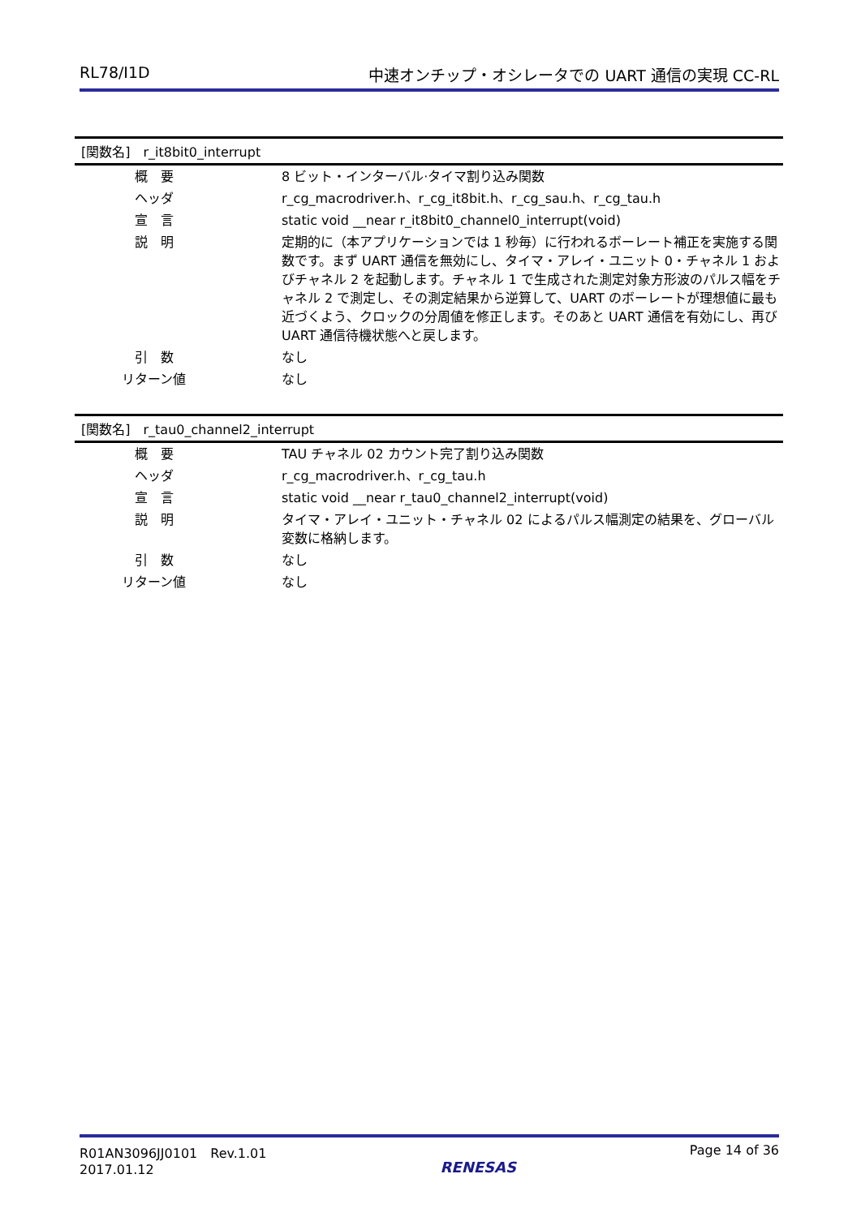RL78/I1D 中速オンチップ・オシレータでの UART 通信の実現 CC-RL
[関数名]　r_it8bit0_interrupt
| 概 要 | 8 ビット・インターバル·タイマ割り込み関数 |
| ヘッダ | r_cg_macrodriver.h、r_cg_it8bit.h、r_cg_sau.h、r_cg_tau.h |
| 宣 言 | static void __near r_it8bit0_channel0_interrupt(void) |
| 説 明 | 定期的に（本アプリケーションでは 1 秒毎）に行われるボーレート補正を実施する関数です。まず UART 通信を無効にし、タイマ・アレイ・ユニット 0・チャネル 1 およびチャネル 2 を起動します。チャネル 1 で生成された測定対象方形波のパルス幅をチャネル 2 で測定し、その測定結果から逆算して、UART のボーレートが理想値に最も近づくよう、クロックの分周値を修正します。そのあと UART 通信を有効にし、再び UART 通信待機状態へと戻します。 |
| 引 数 | なし |
| リターン値 | なし |
[関数名]　r_tau0_channel2_interrupt
| 概 要 | TAU チャネル 02 カウント完了割り込み関数 |
| ヘッダ | r_cg_macrodriver.h、r_cg_tau.h |
| 宣 言 | static void __near r_tau0_channel2_interrupt(void) |
| 説 明 | タイマ・アレイ・ユニット・チャネル 02 によるパルス幅測定の結果を、グローバル変数に格納します。 |
| 引 数 | なし |
| リターン値 | なし |
R01AN3096JJ0101　Rev.1.01
2017.01.12
RENESAS
Page 14 of 36